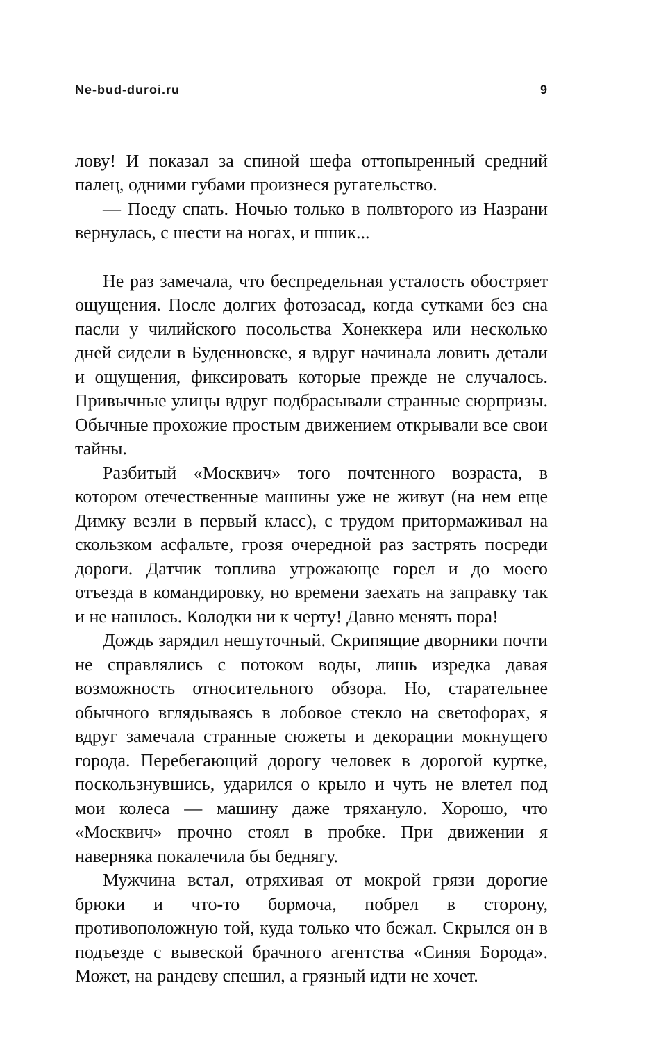Ne-bud-duroi.ru 9
лову! И показал за спиной шефа оттопыренный средний палец, одними губами произнеся ругательство.
— Поеду спать. Ночью только в полвторого из Назрани вернулась, с шести на ногах, и пшик...
Не раз замечала, что беспредельная усталость обостряет ощущения. После долгих фотозасад, когда сутками без сна пасли у чилийского посольства Хонеккера или несколько дней сидели в Буденновске, я вдруг начинала ловить детали и ощущения, фиксировать которые прежде не случалось. Привычные улицы вдруг подбрасывали странные сюрпризы. Обычные прохожие простым движением открывали все свои тайны.
Разбитый «Москвич» того почтенного возраста, в котором отечественные машины уже не живут (на нем еще Димку везли в первый класс), с трудом притормаживал на скользком асфальте, грозя очередной раз застрять посреди дороги. Датчик топлива угрожающе горел и до моего отъезда в командировку, но времени заехать на заправку так и не нашлось. Колодки ни к черту! Давно менять пора!
Дождь зарядил нешуточный. Скрипящие дворники почти не справлялись с потоком воды, лишь изредка давая возможность относительного обзора. Но, старательнее обычного вглядываясь в лобовое стекло на светофорах, я вдруг замечала странные сюжеты и декорации мокнущего города. Перебегающий дорогу человек в дорогой куртке, поскользнувшись, ударился о крыло и чуть не влетел под мои колеса — машину даже тряхануло. Хорошо, что «Москвич» прочно стоял в пробке. При движении я наверняка покалечила бы беднягу.
Мужчина встал, отряхивая от мокрой грязи дорогие брюки и что-то бормоча, побрел в сторону, противоположную той, куда только что бежал. Скрылся он в подъезде с вывеской брачного агентства «Синяя Борода». Может, на рандеву спешил, а грязный идти не хочет.